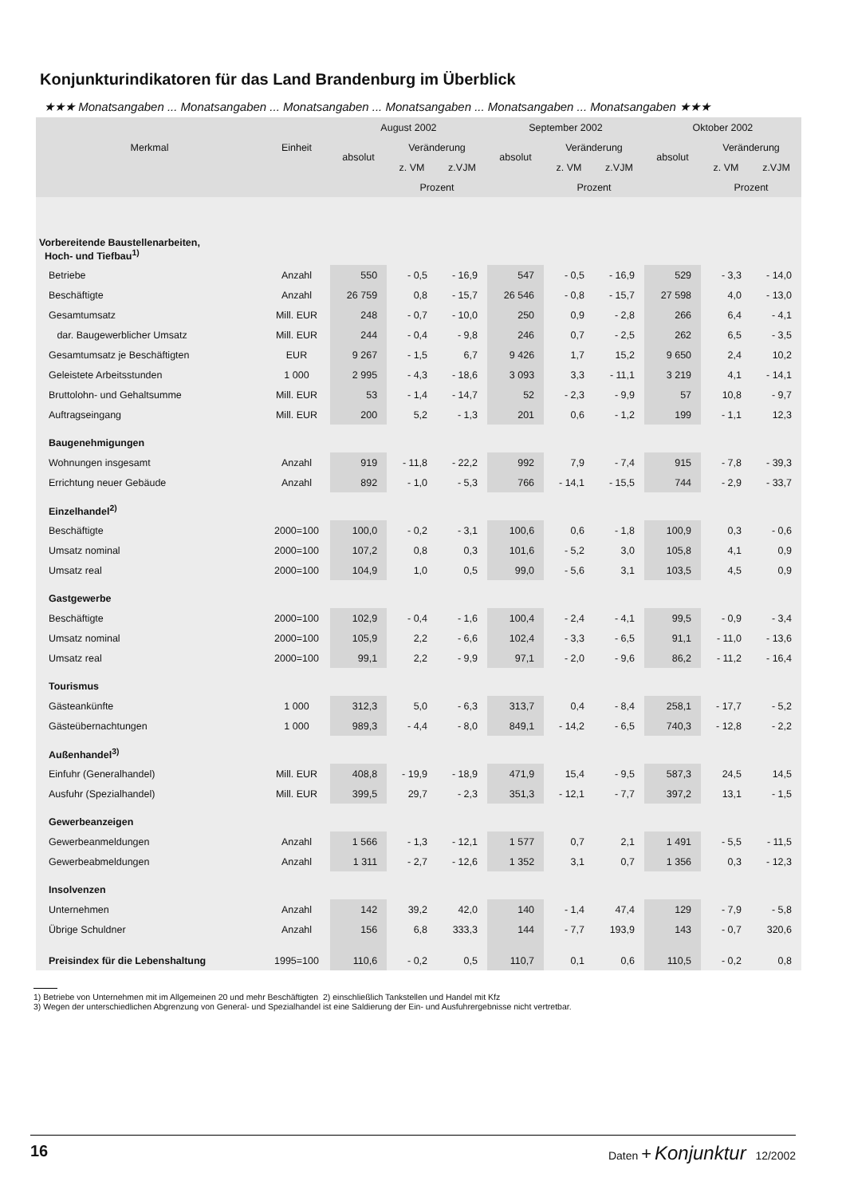Konjunkturindikatoren für das Land Brandenburg im Überblick
★★★ Monatsangaben ... Monatsangaben ... Monatsangaben ... Monatsangaben ... Monatsangaben ... Monatsangaben ★★★
| Merkmal | Einheit | August 2002 | | | September 2002 | | | Oktober 2002 | | |
| --- | --- | --- | --- | --- | --- | --- | --- | --- | --- | --- |
| | | absolut | Veränderung | | absolut | Veränderung | | absolut | Veränderung | |
| | | | z. VM | z.VJM | | z. VM | z.VJM | | z. VM | z.VJM |
| | | | Prozent | | | Prozent | | | Prozent | |
| Vorbereitende Baustellenarbeiten, Hoch- und Tiefbau<sup>1)</sup> | | | | | | | | | | |
| Betriebe | Anzahl | 550 | - 0,5 | - 16,9 | 547 | - 0,5 | - 16,9 | 529 | - 3,3 | - 14,0 |
| Beschäftigte | Anzahl | 26 759 | 0,8 | - 15,7 | 26 546 | - 0,8 | - 15,7 | 27 598 | 4,0 | - 13,0 |
| Gesamtumsatz | Mill. EUR | 248 | - 0,7 | - 10,0 | 250 | 0,9 | - 2,8 | 266 | 6,4 | - 4,1 |
| dar. Baugewerblicher Umsatz | Mill. EUR | 244 | - 0,4 | - 9,8 | 246 | 0,7 | - 2,5 | 262 | 6,5 | - 3,5 |
| Gesamtumsatz je Beschäftigten | EUR | 9 267 | - 1,5 | 6,7 | 9 426 | 1,7 | 15,2 | 9 650 | 2,4 | 10,2 |
| Geleistete Arbeitsstunden | 1 000 | 2 995 | - 4,3 | - 18,6 | 3 093 | 3,3 | - 11,1 | 3 219 | 4,1 | - 14,1 |
| Bruttolohn- und Gehaltsumme | Mill. EUR | 53 | - 1,4 | - 14,7 | 52 | - 2,3 | - 9,9 | 57 | 10,8 | - 9,7 |
| Auftragseingang | Mill. EUR | 200 | 5,2 | - 1,3 | 201 | 0,6 | - 1,2 | 199 | - 1,1 | 12,3 |
| Baugenehmigungen | | | | | | | | | | |
| Wohnungen insgesamt | Anzahl | 919 | - 11,8 | - 22,2 | 992 | 7,9 | - 7,4 | 915 | - 7,8 | - 39,3 |
| Errichtung neuer Gebäude | Anzahl | 892 | - 1,0 | - 5,3 | 766 | - 14,1 | - 15,5 | 744 | - 2,9 | - 33,7 |
| Einzelhandel<sup>2)</sup> | | | | | | | | | | |
| Beschäftigte | 2000=100 | 100,0 | - 0,2 | - 3,1 | 100,6 | 0,6 | - 1,8 | 100,9 | 0,3 | - 0,6 |
| Umsatz nominal | 2000=100 | 107,2 | 0,8 | 0,3 | 101,6 | - 5,2 | 3,0 | 105,8 | 4,1 | 0,9 |
| Umsatz real | 2000=100 | 104,9 | 1,0 | 0,5 | 99,0 | - 5,6 | 3,1 | 103,5 | 4,5 | 0,9 |
| Gastgewerbe | | | | | | | | | | |
| Beschäftigte | 2000=100 | 102,9 | - 0,4 | - 1,6 | 100,4 | - 2,4 | - 4,1 | 99,5 | - 0,9 | - 3,4 |
| Umsatz nominal | 2000=100 | 105,9 | 2,2 | - 6,6 | 102,4 | - 3,3 | - 6,5 | 91,1 | - 11,0 | - 13,6 |
| Umsatz real | 2000=100 | 99,1 | 2,2 | - 9,9 | 97,1 | - 2,0 | - 9,6 | 86,2 | - 11,2 | - 16,4 |
| Tourismus | | | | | | | | | | |
| Gästeankünfte | 1 000 | 312,3 | 5,0 | - 6,3 | 313,7 | 0,4 | - 8,4 | 258,1 | - 17,7 | - 5,2 |
| Gästeübernachtungen | 1 000 | 989,3 | - 4,4 | - 8,0 | 849,1 | - 14,2 | - 6,5 | 740,3 | - 12,8 | - 2,2 |
| Außenhandel<sup>3)</sup> | | | | | | | | | | |
| Einfuhr (Generalhandel) | Mill. EUR | 408,8 | - 19,9 | - 18,9 | 471,9 | 15,4 | - 9,5 | 587,3 | 24,5 | 14,5 |
| Ausfuhr (Spezialhandel) | Mill. EUR | 399,5 | 29,7 | - 2,3 | 351,3 | - 12,1 | - 7,7 | 397,2 | 13,1 | - 1,5 |
| Gewerbeanzeigen | | | | | | | | | | |
| Gewerbeanmeldungen | Anzahl | 1 566 | - 1,3 | - 12,1 | 1 577 | 0,7 | 2,1 | 1 491 | - 5,5 | - 11,5 |
| Gewerbeabmeldungen | Anzahl | 1 311 | - 2,7 | - 12,6 | 1 352 | 3,1 | 0,7 | 1 356 | 0,3 | - 12,3 |
| Insolvenzen | | | | | | | | | | |
| Unternehmen | Anzahl | 142 | 39,2 | 42,0 | 140 | - 1,4 | 47,4 | 129 | - 7,9 | - 5,8 |
| Übrige Schuldner | Anzahl | 156 | 6,8 | 333,3 | 144 | - 7,7 | 193,9 | 143 | - 0,7 | 320,6 |
| Preisindex für die Lebenshaltung | 1995=100 | 110,6 | - 0,2 | 0,5 | 110,7 | 0,1 | 0,6 | 110,5 | - 0,2 | 0,8 |
1) Betriebe von Unternehmen mit im Allgemeinen 20 und mehr Beschäftigten 2) einschließlich Tankstellen und Handel mit Kfz
3) Wegen der unterschiedlichen Abgrenzung von General- und Spezialhandel ist eine Saldierung der Ein- und Ausfuhrergebnisse nicht vertretbar.
16 Daten + Konjunktur 12/2002